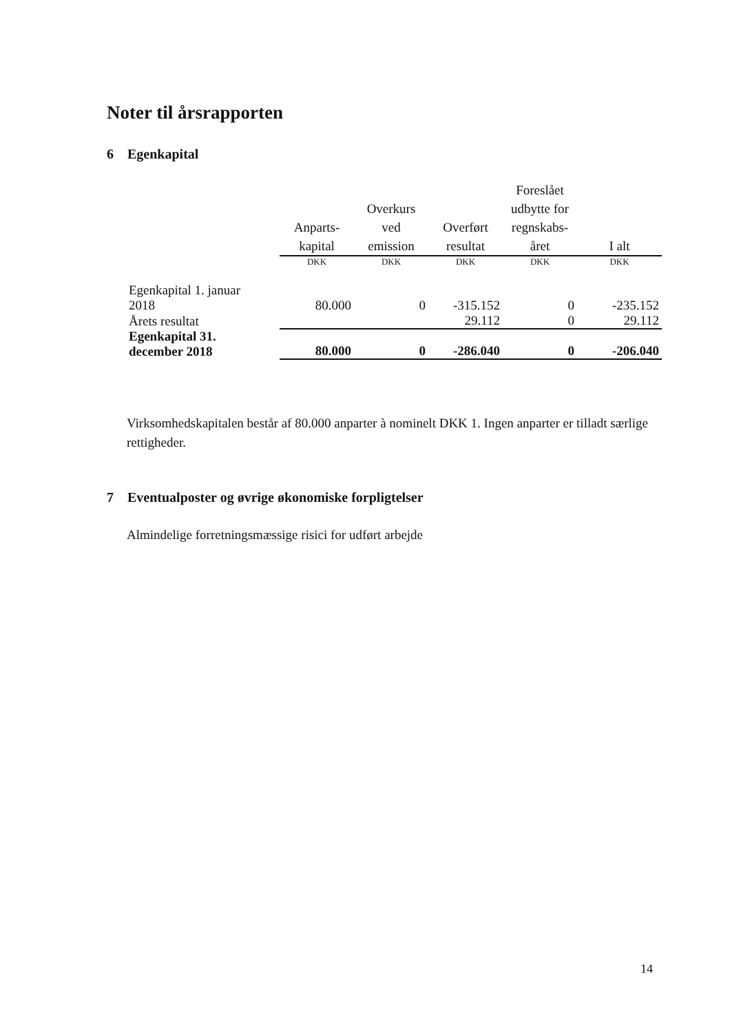Noter til årsrapporten
6 Egenkapital
| | Anparts- kapital | Overkurs ved emission | Overført resultat | Foreslået udbytte for regnskabs- året | I alt |
| --- | --- | --- | --- | --- | --- |
| | DKK | DKK | DKK | DKK | DKK |
| Egenkapital 1. januar 2018 | 80.000 | 0 | -315.152 | 0 | -235.152 |
| Årets resultat | | | 29.112 | 0 | 29.112 |
| Egenkapital 31. december 2018 | 80.000 | 0 | -286.040 | 0 | -206.040 |
Virksomhedskapitalen består af 80.000 anparter à nominelt DKK 1. Ingen anparter er tilladt særlige rettigheder.
7 Eventualposter og øvrige økonomiske forpligtelser
Almindelige forretningsmæssige risici for udført arbejde
14